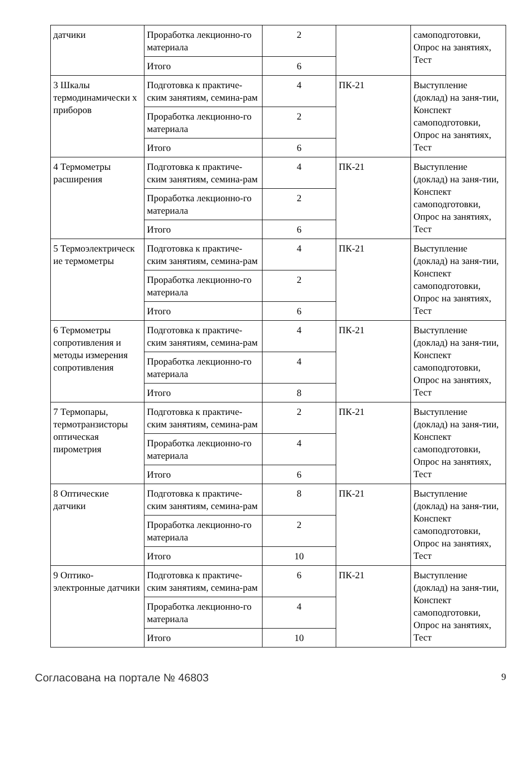| датчики | Проработка лекционно-го материала | 2 | | самоподготовки, Опрос на занятиях, Тест |
| | Итого | 6 | | |
| 3 Шкалы термодинамически х приборов | Подготовка к практиче-ским занятиям, семина-рам | 4 | ПК-21 | Выступление (доклад) на заня-тии, Конспект самоподготовки, Опрос на занятиях, Тест |
| | Проработка лекционно-го материала | 2 | | |
| | Итого | 6 | | |
| 4 Термометры расширения | Подготовка к практиче-ским занятиям, семина-рам | 4 | ПК-21 | Выступление (доклад) на заня-тии, Конспект самоподготовки, Опрос на занятиях, Тест |
| | Проработка лекционно-го материала | 2 | | |
| | Итого | 6 | | |
| 5 Термоэлектрическ ие термометры | Подготовка к практиче-ским занятиям, семина-рам | 4 | ПК-21 | Выступление (доклад) на заня-тии, Конспект самоподготовки, Опрос на занятиях, Тест |
| | Проработка лекционно-го материала | 2 | | |
| | Итого | 6 | | |
| 6 Термометры сопротивления и методы измерения сопротивления | Подготовка к практиче-ским занятиям, семина-рам | 4 | ПК-21 | Выступление (доклад) на заня-тии, Конспект самоподготовки, Опрос на занятиях, Тест |
| | Проработка лекционно-го материала | 4 | | |
| | Итого | 8 | | |
| 7 Термопары, термотранзисторы оптическая пирометрия | Подготовка к практиче-ским занятиям, семина-рам | 2 | ПК-21 | Выступление (доклад) на заня-тии, Конспект самоподготовки, Опрос на занятиях, Тест |
| | Проработка лекционно-го материала | 4 | | |
| | Итого | 6 | | |
| 8 Оптические датчики | Подготовка к практиче-ским занятиям, семина-рам | 8 | ПК-21 | Выступление (доклад) на заня-тии, Конспект самоподготовки, Опрос на занятиях, Тест |
| | Проработка лекционно-го материала | 2 | | |
| | Итого | 10 | | |
| 9 Оптико-электронные датчики | Подготовка к практиче-ским занятиям, семина-рам | 6 | ПК-21 | Выступление (доклад) на заня-тии, Конспект самоподготовки, Опрос на занятиях, Тест |
| | Проработка лекционно-го материала | 4 | | |
| | Итого | 10 | | |
Согласована на портале № 46803 9